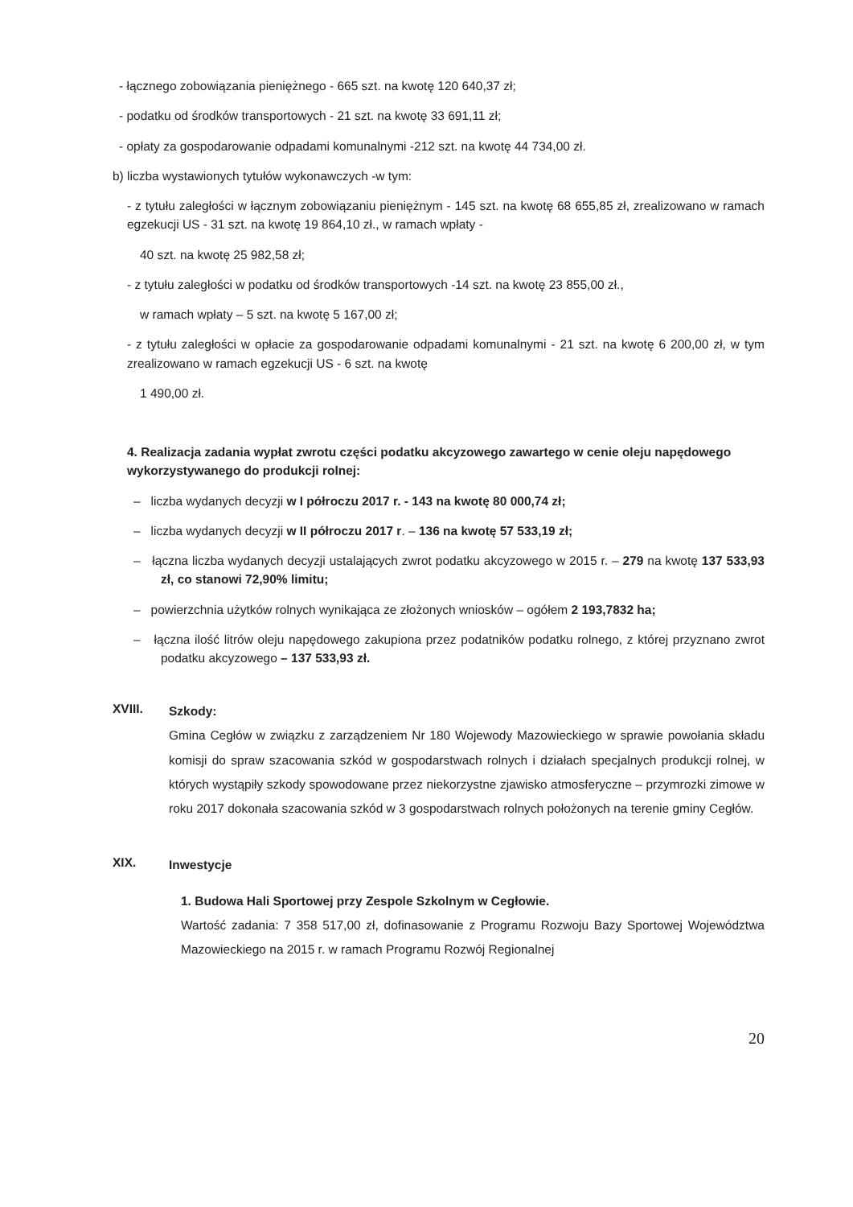- łącznego zobowiązania pieniężnego - 665 szt. na kwotę 120 640,37 zł;
- podatku od środków transportowych - 21 szt. na kwotę 33 691,11 zł;
- opłaty za gospodarowanie odpadami komunalnymi -212 szt. na kwotę 44 734,00 zł.
b) liczba wystawionych tytułów wykonawczych -w tym:
- z tytułu zaległości w łącznym zobowiązaniu pieniężnym - 145 szt. na kwotę 68 655,85 zł, zrealizowano w ramach egzekucji US - 31 szt. na kwotę 19 864,10 zł., w ramach wpłaty -
40 szt. na kwotę 25 982,58 zł;
- z tytułu zaległości w podatku od środków transportowych -14 szt. na kwotę 23 855,00 zł.,
w ramach wpłaty – 5 szt. na kwotę 5 167,00 zł;
- z tytułu zaległości w opłacie za gospodarowanie odpadami komunalnymi - 21 szt. na kwotę 6 200,00 zł, w tym zrealizowano w ramach egzekucji US - 6 szt. na kwotę
1 490,00 zł.
4. Realizacja zadania wypłat zwrotu części podatku akcyzowego zawartego w cenie oleju napędowego wykorzystywanego do produkcji rolnej:
– liczba wydanych decyzji w I półroczu 2017 r. - 143 na kwotę 80 000,74 zł;
– liczba wydanych decyzji w II półroczu 2017 r. – 136 na kwotę 57 533,19 zł;
– łączna liczba wydanych decyzji ustalających zwrot podatku akcyzowego w 2015 r. – 279 na kwotę 137 533,93 zł, co stanowi 72,90% limitu;
– powierzchnia użytków rolnych wynikająca ze złożonych wniosków – ogółem 2 193,7832 ha;
– łączna ilość litrów oleju napędowego zakupiona przez podatników podatku rolnego, z której przyznano zwrot podatku akcyzowego – 137 533,93 zł.
XVIII.
Szkody:
Gmina Cegłów w związku z zarządzeniem Nr 180 Wojewody Mazowieckiego w sprawie powołania składu komisji do spraw szacowania szkód w gospodarstwach rolnych i działach specjalnych produkcji rolnej, w których wystąpiły szkody spowodowane przez niekorzystne zjawisko atmosferyczne – przymrozki zimowe w roku 2017 dokonała szacowania szkód w 3 gospodarstwach rolnych położonych na terenie gminy Cegłów.
XIX.
Inwestycje
1. Budowa Hali Sportowej przy Zespole Szkolnym w Cegłowie.
Wartość zadania: 7 358 517,00 zł, dofinasowanie z Programu Rozwoju Bazy Sportowej Województwa Mazowieckiego na 2015 r. w ramach Programu Rozwój Regionalnej
20